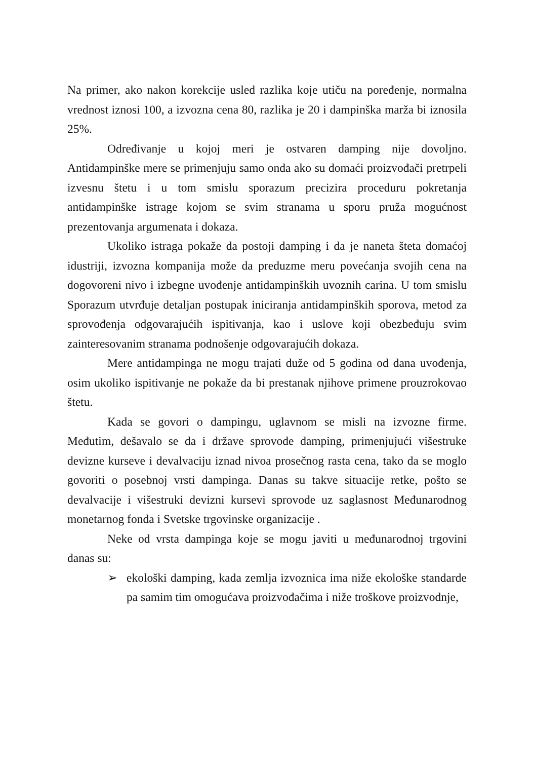Na primer, ako nakon korekcije usled razlika koje utiču na poređenje, normalna vrednost iznosi 100, a izvozna cena 80, razlika je 20 i dampinška marža bi iznosila 25%.
Određivanje u kojoj meri je ostvaren damping nije dovoljno. Antidampinške mere se primenjuju samo onda ako su domaći proizvođači pretrpeli izvesnu štetu i u tom smislu sporazum precizira proceduru pokretanja antidampinške istrage kojom se svim stranama u sporu pruža mogućnost prezentovanja argumenata i dokaza.
Ukoliko istraga pokaže da postoji damping i da je naneta šteta domaćoj idustriji, izvozna kompanija može da preduzme meru povećanja svojih cena na dogovoreni nivo i izbegne uvođenje antidampinških uvoznih carina. U tom smislu Sporazum utvrđuje detaljan postupak iniciranja antidampinških sporova, metod za sprovođenja odgovarajućih ispitivanja, kao i uslove koji obezbeđuju svim zainteresovanim stranama podnošenje odgovarajućih dokaza.
Mere antidampinga ne mogu trajati duže od 5 godina od dana uvođenja, osim ukoliko ispitivanje ne pokaže da bi prestanak njihove primene prouzrokovao štetu.
Kada se govori o dampingu, uglavnom se misli na izvozne firme. Međutim, dešavalo se da i države sprovode damping, primenjujući višestruke devizne kurseve i devalvaciju iznad nivoa prosečnog rasta cena, tako da se moglo govoriti o posebnoj vrsti dampinga. Danas su takve situacije retke, pošto se devalvacije i višestruki devizni kursevi sprovode uz saglasnost Međunarodnog monetarnog fonda i Svetske trgovinske organizacije .
Neke od vrsta dampinga koje se mogu javiti u međunarodnoj trgovini danas su:
➢ ekološki damping, kada zemlja izvoznica ima niže ekološke standarde pa samim tim omogućava proizvođačima i niže troškove proizvodnje,